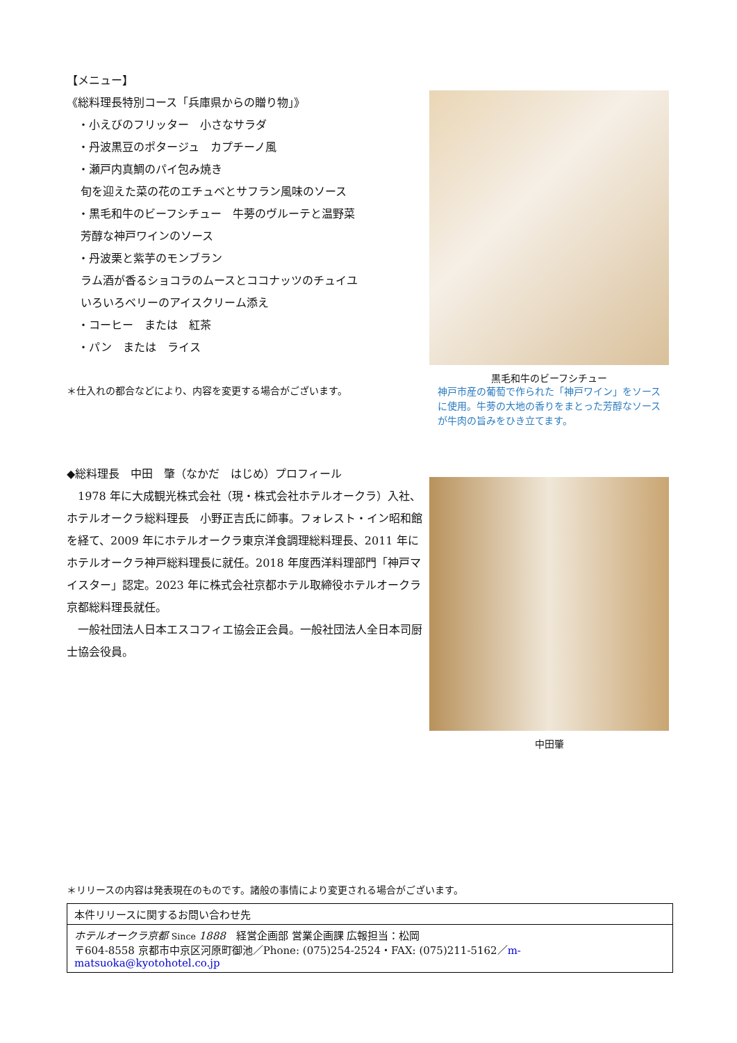【メニュー】
《総料理長特別コース「兵庫県からの贈り物」》
・小えびのフリッター　小さなサラダ
・丹波黒豆のポタージュ　カプチーノ風
・瀬戸内真鯛のパイ包み焼き
旬を迎えた菜の花のエチュベとサフラン風味のソース
・黒毛和牛のビーフシチュー　牛蒡のヴルーテと温野菜
芳醇な神戸ワインのソース
・丹波栗と紫芋のモンブラン
ラム酒が香るショコラのムースとココナッツのチュイユ
いろいろベリーのアイスクリーム添え
・コーヒー　または　紅茶
・パン　または　ライス
＊仕入れの都合などにより、内容を変更する場合がございます。
黒毛和牛のビーフシチュー
神戸市産の葡萄で作られた「神戸ワイン」をソースに使用。牛蒡の大地の香りをまとった芳醇なソースが牛肉の旨みをひき立てます。
◆総料理長　中田　肇（なかだ　はじめ）プロフィール
　1978 年に大成観光株式会社（現・株式会社ホテルオークラ）入社、ホテルオークラ総料理長　小野正吉氏に師事。フォレスト・イン昭和館を経て、2009 年にホテルオークラ東京洋食調理総料理長、2011 年にホテルオークラ神戸総料理長に就任。2018 年度西洋料理部門「神戸マイスター」認定。2023 年に株式会社京都ホテル取締役ホテルオークラ京都総料理長就任。
　一般社団法人日本エスコフィエ協会正会員。一般社団法人全日本司厨士協会役員。
中田肇
＊リリースの内容は発表現在のものです。諸般の事情により変更される場合がございます。
| 本件リリースに関するお問い合わせ先 |
| ホテルオークラ京都 Since 1888 経営企画部 営業企画課 広報担当：松岡 〒604-8558 京都市中京区河原町御池／Phone: (075)254-2524・FAX: (075)211-5162／ m-matsuoka@kyotohotel.co.jp |